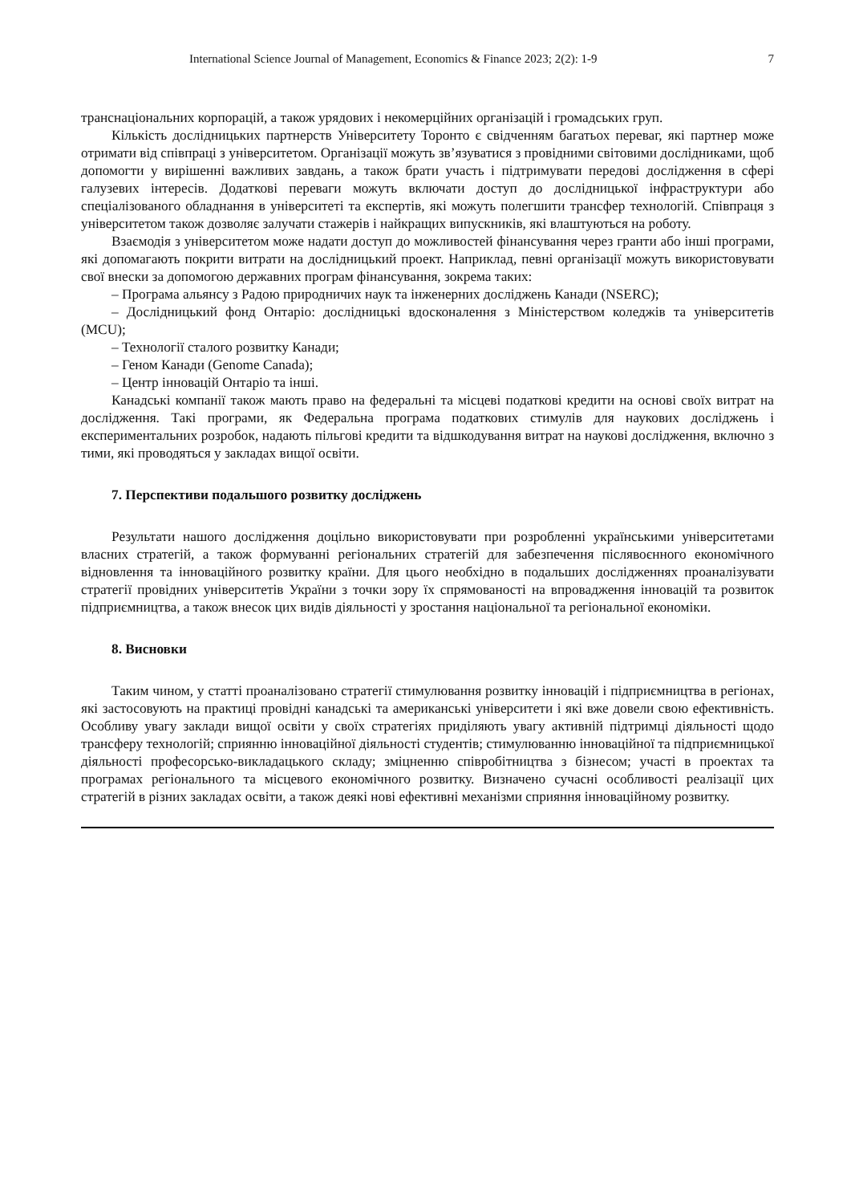International Science Journal of Management, Economics & Finance 2023; 2(2): 1-9 7
транснаціональних корпорацій, а також урядових і некомерційних організацій і громадських груп.
Кількість дослідницьких партнерств Університету Торонто є свідченням багатьох переваг, які партнер може отримати від співпраці з університетом. Організації можуть зв’язуватися з провідними світовими дослідниками, щоб допомогти у вирішенні важливих завдань, а також брати участь і підтримувати передові дослідження в сфері галузевих інтересів. Додаткові переваги можуть включати доступ до дослідницької інфраструктури або спеціалізованого обладнання в університеті та експертів, які можуть полегшити трансфер технологій. Співпраця з університетом також дозволяє залучати стажерів і найкращих випускників, які влаштуються на роботу.
Взаємодія з університетом може надати доступ до можливостей фінансування через гранти або інші програми, які допомагають покрити витрати на дослідницький проект. Наприклад, певні організації можуть використовувати свої внески за допомогою державних програм фінансування, зокрема таких:
– Програма альянсу з Радою природничих наук та інженерних досліджень Канади (NSERC);
– Дослідницький фонд Онтаріо: дослідницькі вдосконалення з Міністерством коледжів та університетів (MCU);
– Технології сталого розвитку Канади;
– Геном Канади (Genome Canada);
– Центр інновацій Онтаріо та інші.
Канадські компанії також мають право на федеральні та місцеві податкові кредити на основі своїх витрат на дослідження. Такі програми, як Федеральна програма податкових стимулів для наукових досліджень і експериментальних розробок, надають пільгові кредити та відшкодування витрат на наукові дослідження, включно з тими, які проводяться у закладах вищої освіти.
7. Перспективи подальшого розвитку досліджень
Результати нашого дослідження доцільно використовувати при розробленні українськими університетами власних стратегій, а також формуванні регіональних стратегій для забезпечення післявоєнного економічного відновлення та інноваційного розвитку країни. Для цього необхідно в подальших дослідженнях проаналізувати стратегії провідних університетів України з точки зору їх спрямованості на впровадження інновацій та розвиток підприємництва, а також внесок цих видів діяльності у зростання національної та регіональної економіки.
8. Висновки
Таким чином, у статті проаналізовано стратегії стимулювання розвитку інновацій і підприємництва в регіонах, які застосовують на практиці провідні канадські та американські університети і які вже довели свою ефективність. Особливу увагу заклади вищої освіти у своїх стратегіях приділяють увагу активній підтримці діяльності щодо трансферу технологій; сприянню інноваційної діяльності студентів; стимулюванню інноваційної та підприємницької діяльності професорсько-викладацького складу; зміцненню співробітництва з бізнесом; участі в проектах та програмах регіонального та місцевого економічного розвитку. Визначено сучасні особливості реалізації цих стратегій в різних закладах освіти, а також деякі нові ефективні механізми сприяння інноваційному розвитку.